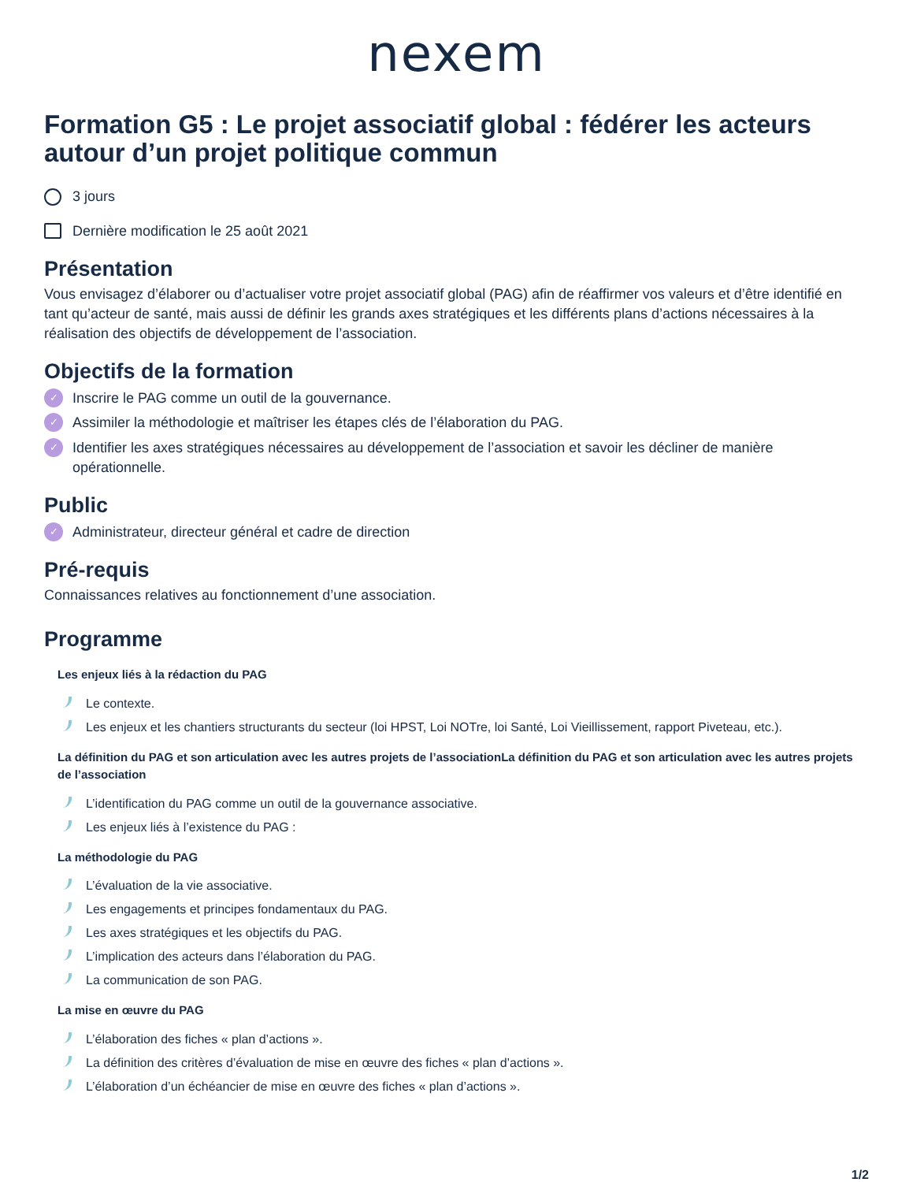nexem
Formation G5 : Le projet associatif global : fédérer les acteurs autour d’un projet politique commun
3 jours
Dernière modification le 25 août 2021
Présentation
Vous envisagez d’élaborer ou d’actualiser votre projet associatif global (PAG) afin de réaffirmer vos valeurs et d’être identifié en tant qu’acteur de santé, mais aussi de définir les grands axes stratégiques et les différents plans d’actions nécessaires à la réalisation des objectifs de développement de l’association.
Objectifs de la formation
✓ Inscrire le PAG comme un outil de la gouvernance.
✓ Assimiler la méthodologie et maîtriser les étapes clés de l’élaboration du PAG.
✓ Identifier les axes stratégiques nécessaires au développement de l’association et savoir les décliner de manière opérationnelle.
Public
✓ Administrateur, directeur général et cadre de direction
Pré-requis
Connaissances relatives au fonctionnement d’une association.
Programme
Les enjeux liés à la rédaction du PAG
Le contexte.
Les enjeux et les chantiers structurants du secteur (loi HPST, Loi NOTre, loi Santé, Loi Vieillissement, rapport Piveteau, etc.).
La définition du PAG et son articulation avec les autres projets de l’associationLa définition du PAG et son articulation avec les autres projets de l’association
L’identification du PAG comme un outil de la gouvernance associative.
Les enjeux liés à l’existence du PAG :
La méthodologie du PAG
L’évaluation de la vie associative.
Les engagements et principes fondamentaux du PAG.
Les axes stratégiques et les objectifs du PAG.
L’implication des acteurs dans l’élaboration du PAG.
La communication de son PAG.
La mise en œuvre du PAG
L’élaboration des fiches « plan d’actions ».
La définition des critères d’évaluation de mise en œuvre des fiches « plan d’actions ».
L’élaboration d’un échéancier de mise en œuvre des fiches « plan d’actions ».
1/2